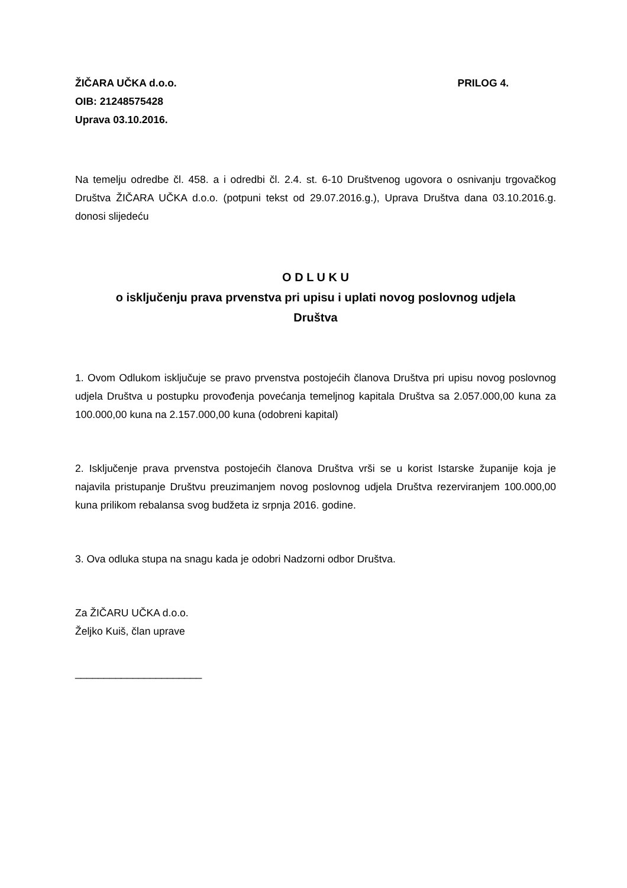ŽIČARA UČKA d.o.o. PRILOG 4.
OIB: 21248575428
Uprava 03.10.2016.
Na temelju odredbe čl. 458. a i odredbi čl. 2.4. st. 6-10 Društvenog ugovora o osnivanju trgovačkog Društva ŽIČARA UČKA d.o.o. (potpuni tekst od 29.07.2016.g.), Uprava Društva dana 03.10.2016.g. donosi slijedeću
O D L U K U
o isključenju prava prvenstva pri upisu i uplati novog poslovnog udjela
Društva
1. Ovom Odlukom isključuje se pravo prvenstva postojećih članova Društva pri upisu novog poslovnog udjela Društva u postupku provođenja povećanja temeljnog kapitala Društva sa 2.057.000,00 kuna za 100.000,00 kuna na 2.157.000,00 kuna (odobreni kapital)
2. Isključenje prava prvenstva postojećih članova Društva vrši se u korist Istarske županije koja je najavila pristupanje Društvu preuzimanjem novog poslovnog udjela Društva rezerviranjem 100.000,00 kuna prilikom rebalansa svog budžeta iz srpnja 2016. godine.
3. Ova odluka stupa na snagu kada je odobri Nadzorni odbor Društva.
Za ŽIČARU UČKA d.o.o.
Željko Kuiš, član uprave
______________________